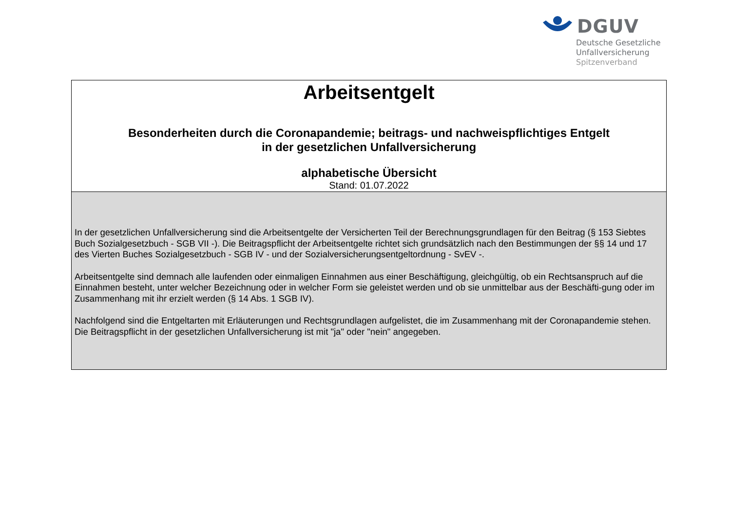DGUV
Deutsche Gesetzliche
Unfallversicherung
Spitzenverband
Arbeitsentgelt
Besonderheiten durch die Coronapandemie; beitrags- und nachweispflichtiges Entgelt
in der gesetzlichen Unfallversicherung
alphabetische Übersicht
Stand: 01.07.2022
In der gesetzlichen Unfallversicherung sind die Arbeitsentgelte der Versicherten Teil der Berechnungsgrundlagen für den Beitrag (§ 153 Siebtes Buch Sozialgesetzbuch - SGB VII -). Die Beitragspflicht der Arbeitsentgelte richtet sich grundsätzlich nach den Bestimmungen der §§ 14 und 17 des Vierten Buches Sozialgesetzbuch - SGB IV - und der Sozialversicherungsentgeltordnung - SvEV -.
Arbeitsentgelte sind demnach alle laufenden oder einmaligen Einnahmen aus einer Beschäftigung, gleichgültig, ob ein Rechtsanspruch auf die Einnahmen besteht, unter welcher Bezeichnung oder in welcher Form sie geleistet werden und ob sie unmittelbar aus der Beschäfti-gung oder im Zusammenhang mit ihr erzielt werden (§ 14 Abs. 1 SGB IV).
Nachfolgend sind die Entgeltarten mit Erläuterungen und Rechtsgrundlagen aufgelistet, die im Zusammenhang mit der Coronapandemie stehen. Die Beitragspflicht in der gesetzlichen Unfallversicherung ist mit "ja" oder "nein" angegeben.